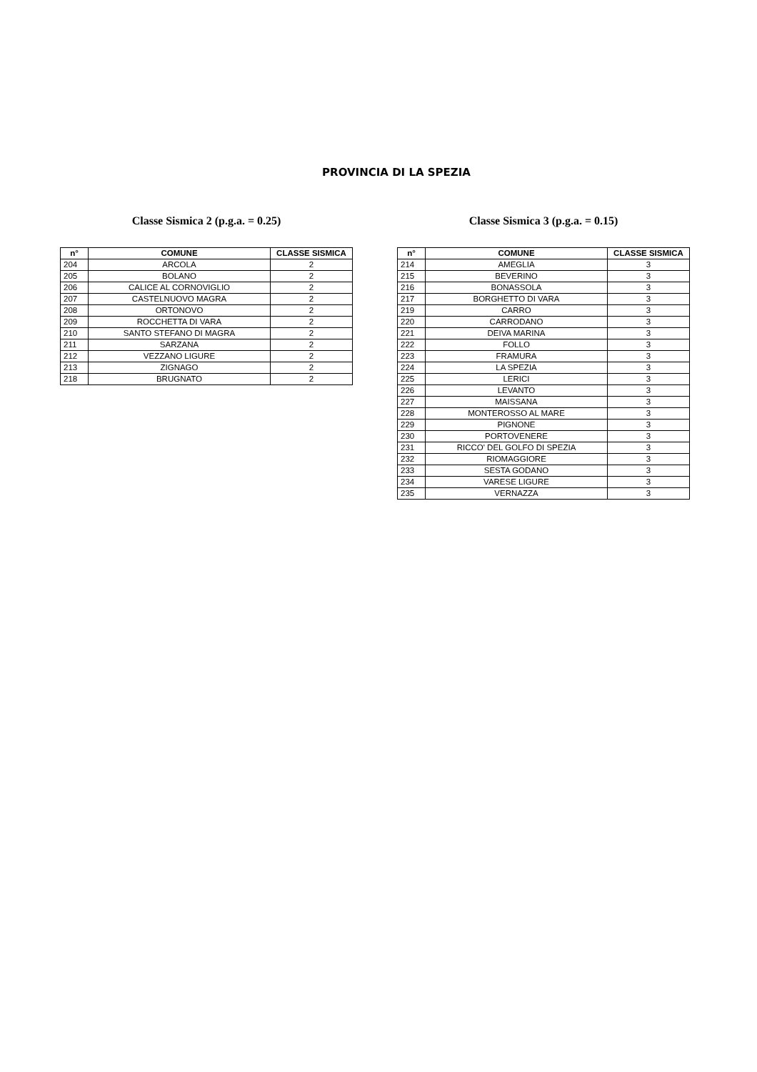PROVINCIA DI LA SPEZIA
Classe Sismica 2 (p.g.a. = 0.25)
| n° | COMUNE | CLASSE SISMICA |
| --- | --- | --- |
| 204 | ARCOLA | 2 |
| 205 | BOLANO | 2 |
| 206 | CALICE AL CORNOVIGLIO | 2 |
| 207 | CASTELNUOVO MAGRA | 2 |
| 208 | ORTONOVO | 2 |
| 209 | ROCCHETTA DI VARA | 2 |
| 210 | SANTO STEFANO DI MAGRA | 2 |
| 211 | SARZANA | 2 |
| 212 | VEZZANO LIGURE | 2 |
| 213 | ZIGNAGO | 2 |
| 218 | BRUGNATO | 2 |
Classe Sismica 3 (p.g.a. = 0.15)
| n° | COMUNE | CLASSE SISMICA |
| --- | --- | --- |
| 214 | AMEGLIA | 3 |
| 215 | BEVERINO | 3 |
| 216 | BONASSOLA | 3 |
| 217 | BORGHETTO DI VARA | 3 |
| 219 | CARRO | 3 |
| 220 | CARRODANO | 3 |
| 221 | DEIVA MARINA | 3 |
| 222 | FOLLO | 3 |
| 223 | FRAMURA | 3 |
| 224 | LA SPEZIA | 3 |
| 225 | LERICI | 3 |
| 226 | LEVANTO | 3 |
| 227 | MAISSANA | 3 |
| 228 | MONTEROSSO AL MARE | 3 |
| 229 | PIGNONE | 3 |
| 230 | PORTOVENERE | 3 |
| 231 | RICCO' DEL GOLFO DI SPEZIA | 3 |
| 232 | RIOMAGGIORE | 3 |
| 233 | SESTA GODANO | 3 |
| 234 | VARESE LIGURE | 3 |
| 235 | VERNAZZA | 3 |